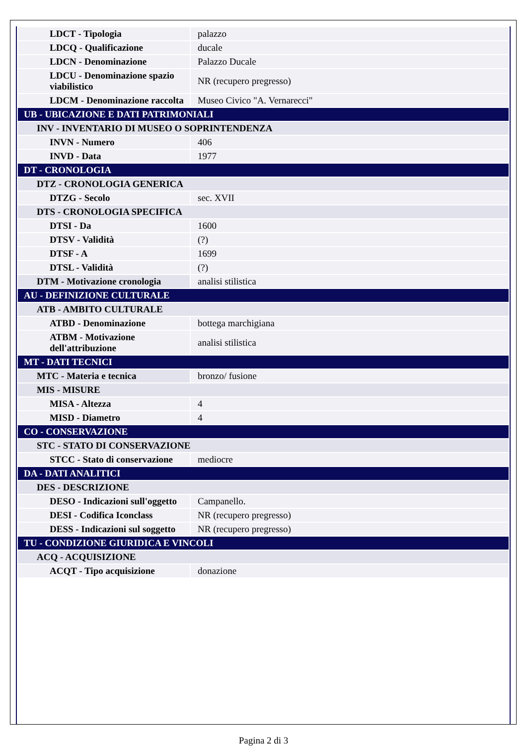| LDCT - Tipologia | palazzo |
| LDCQ - Qualificazione | ducale |
| LDCN - Denominazione | Palazzo Ducale |
| LDCU - Denominazione spazio viabilistico | NR (recupero pregresso) |
| LDCM - Denominazione raccolta | Museo Civico "A. Vernarecci" |
| UB - UBICAZIONE E DATI PATRIMONIALI | |
| INV - INVENTARIO DI MUSEO O SOPRINTENDENZA | |
| INVN - Numero | 406 |
| INVD - Data | 1977 |
| DT - CRONOLOGIA | |
| DTZ - CRONOLOGIA GENERICA | |
| DTZG - Secolo | sec. XVII |
| DTS - CRONOLOGIA SPECIFICA | |
| DTSI - Da | 1600 |
| DTSV - Validità | (?) |
| DTSF - A | 1699 |
| DTSL - Validità | (?) |
| DTM - Motivazione cronologia | analisi stilistica |
| AU - DEFINIZIONE CULTURALE | |
| ATB - AMBITO CULTURALE | |
| ATBD - Denominazione | bottega marchigiana |
| ATBM - Motivazione dell'attribuzione | analisi stilistica |
| MT - DATI TECNICI | |
| MTC - Materia e tecnica | bronzo/ fusione |
| MIS - MISURE | |
| MISA - Altezza | 4 |
| MISD - Diametro | 4 |
| CO - CONSERVAZIONE | |
| STC - STATO DI CONSERVAZIONE | |
| STCC - Stato di conservazione | mediocre |
| DA - DATI ANALITICI | |
| DES - DESCRIZIONE | |
| DESO - Indicazioni sull'oggetto | Campanello. |
| DESI - Codifica Iconclass | NR (recupero pregresso) |
| DESS - Indicazioni sul soggetto | NR (recupero pregresso) |
| TU - CONDIZIONE GIURIDICA E VINCOLI | |
| ACQ - ACQUISIZIONE | |
| ACQT - Tipo acquisizione | donazione |
Pagina 2 di 3